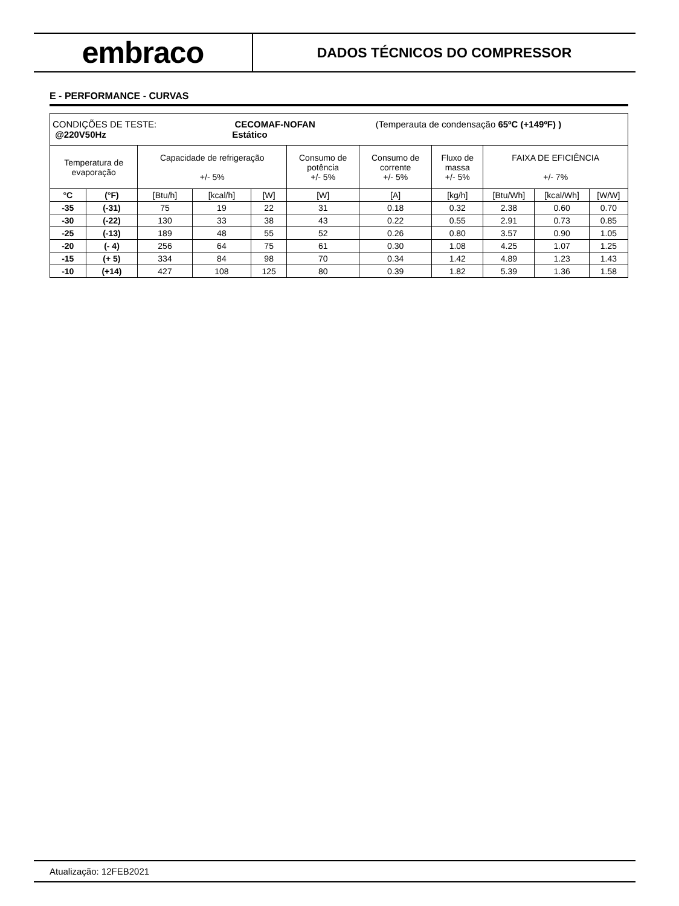embraco
DADOS TÉCNICOS DO COMPRESSOR
E - PERFORMANCE - CURVAS
| CONDIÇÕES DE TESTE: CECOMAF-NOFAN (Temperauta de condensação 65ºC (+149ºF) ) @220V50Hz Estático | | | | | | | | | | |
| Temperatura de evaporação | | Capacidade de refrigeração +/- 5% | | | Consumo de potência +/- 5% | Consumo de corrente +/- 5% | Fluxo de massa +/- 5% | FAIXA DE EFICIÊNCIA +/- 7% | | |
| °C | (°F) | [Btu/h] | [kcal/h] | [W] | [W] | [A] | [kg/h] | [Btu/Wh] | [kcal/Wh] | [W/W] |
| -35 | (-31) | 75 | 19 | 22 | 31 | 0.18 | 0.32 | 2.38 | 0.60 | 0.70 |
| -30 | (-22) | 130 | 33 | 38 | 43 | 0.22 | 0.55 | 2.91 | 0.73 | 0.85 |
| -25 | (-13) | 189 | 48 | 55 | 52 | 0.26 | 0.80 | 3.57 | 0.90 | 1.05 |
| -20 | (- 4) | 256 | 64 | 75 | 61 | 0.30 | 1.08 | 4.25 | 1.07 | 1.25 |
| -15 | (+ 5) | 334 | 84 | 98 | 70 | 0.34 | 1.42 | 4.89 | 1.23 | 1.43 |
| -10 | (+14) | 427 | 108 | 125 | 80 | 0.39 | 1.82 | 5.39 | 1.36 | 1.58 |
Atualização: 12FEB2021